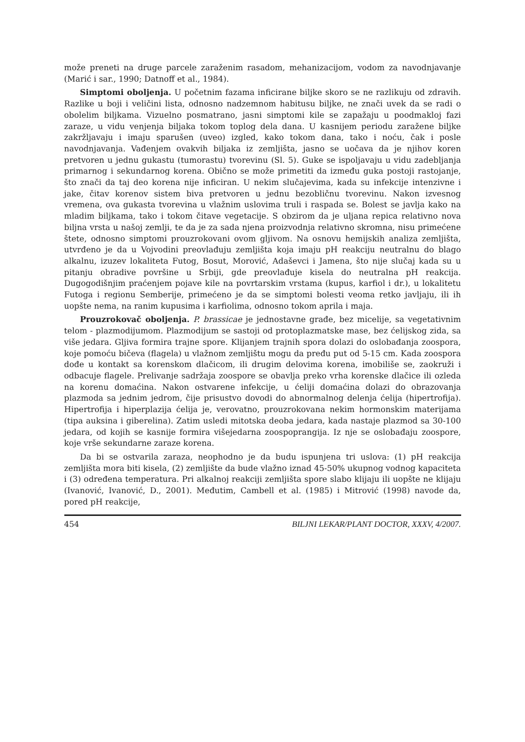može preneti na druge parcele zaraženim rasadom, mehanizacijom, vodom za navodnjavanje (Marić i sar., 1990; Datnoff et al., 1984).
Simptomi oboljenja. U početnim fazama inficirane biljke skoro se ne razlikuju od zdravih. Razlike u boji i veličini lista, odnosno nadzemnom habitusu biljke, ne znači uvek da se radi o obolelim biljkama. Vizuelno posmatrano, jasni simptomi kile se zapažaju u poodmakloj fazi zaraze, u vidu venjenja biljaka tokom toplog dela dana. U kasnijem periodu zaražene biljke zakržljavaju i imaju sparušen (uveo) izgled, kako tokom dana, tako i noću, čak i posle navodnjavanja. Vađenjem ovakvih biljaka iz zemljišta, jasno se uočava da je njihov koren pretvoren u jednu gukastu (tumorastu) tvorevinu (Sl. 5). Guke se ispoljavaju u vidu zadebljanja primarnog i sekundarnog korena. Obično se može primetiti da između guka postoji rastojanje, što znači da taj deo korena nije inficiran. U nekim slučajevima, kada su infekcije intenzivne i jake, čitav korenov sistem biva pretvoren u jednu bezobličnu tvorevinu. Nakon izvesnog vremena, ova gukasta tvorevina u vlažnim uslovima truli i raspada se. Bolest se javlja kako na mladim biljkama, tako i tokom čitave vegetacije. S obzirom da je uljana repica relativno nova biljna vrsta u našoj zemlji, te da je za sada njena proizvodnja relativno skromna, nisu primećene štete, odnosno simptomi prouzrokovani ovom gljivom. Na osnovu hemijskih analiza zemljišta, utvrđeno je da u Vojvodini preovlađuju zemljišta koja imaju pH reakciju neutralnu do blago alkalnu, izuzev lokaliteta Futog, Bosut, Morović, Adaševci i Jamena, što nije slučaj kada su u pitanju obradive površine u Srbiji, gde preovlađuje kisela do neutralna pH reakcija. Dugogodišnjim praćenjem pojave kile na povrtarskim vrstama (kupus, karfiol i dr.), u lokalitetu Futoga i regionu Semberije, primećeno je da se simptomi bolesti veoma retko javljaju, ili ih uopšte nema, na ranim kupusima i karfiolima, odnosno tokom aprila i maja.
Prouzrokovač oboljenja. P. brassicae je jednostavne građe, bez micelije, sa vegetativnim telom - plazmodijumom. Plazmodijum se sastoji od protoplazmatske mase, bez ćelijskog zida, sa više jedara. Gljiva formira trajne spore. Klijanjem trajnih spora dolazi do oslobađanja zoospora, koje pomoću bičeva (flagela) u vlažnom zemljištu mogu da pređu put od 5-15 cm. Kada zoospora dođe u kontakt sa korenskom dlačicom, ili drugim delovima korena, imobiliše se, zaokruži i odbacuje flagele. Prelivanje sadržaja zoospore se obavlja preko vrha korenske dlačice ili ozleda na korenu domaćina. Nakon ostvarene infekcije, u ćeliji domaćina dolazi do obrazovanja plazmoda sa jednim jedrom, čije prisustvo dovodi do abnormalnog delenja ćelija (hipertrofija). Hipertrofija i hiperplazija ćelija je, verovatno, prouzrokovana nekim hormonskim materijama (tipa auksina i giberelina). Zatim usledi mitotska deoba jedara, kada nastaje plazmod sa 30-100 jedara, od kojih se kasnije formira višejedarna zoospoprangija. Iz nje se oslobađaju zoospore, koje vrše sekundarne zaraze korena.
Da bi se ostvarila zaraza, neophodno je da budu ispunjena tri uslova: (1) pH reakcija zemljišta mora biti kisela, (2) zemljište da bude vlažno iznad 45-50% ukupnog vodnog kapaciteta i (3) određena temperatura. Pri alkalnoj reakciji zemljišta spore slabo klijaju ili uopšte ne klijaju (Ivanović, Ivanović, D., 2001). Međutim, Cambell et al. (1985) i Mitrović (1998) navode da, pored pH reakcije,
454 BILJNI LEKAR/PLANT DOCTOR, XXXV, 4/2007.